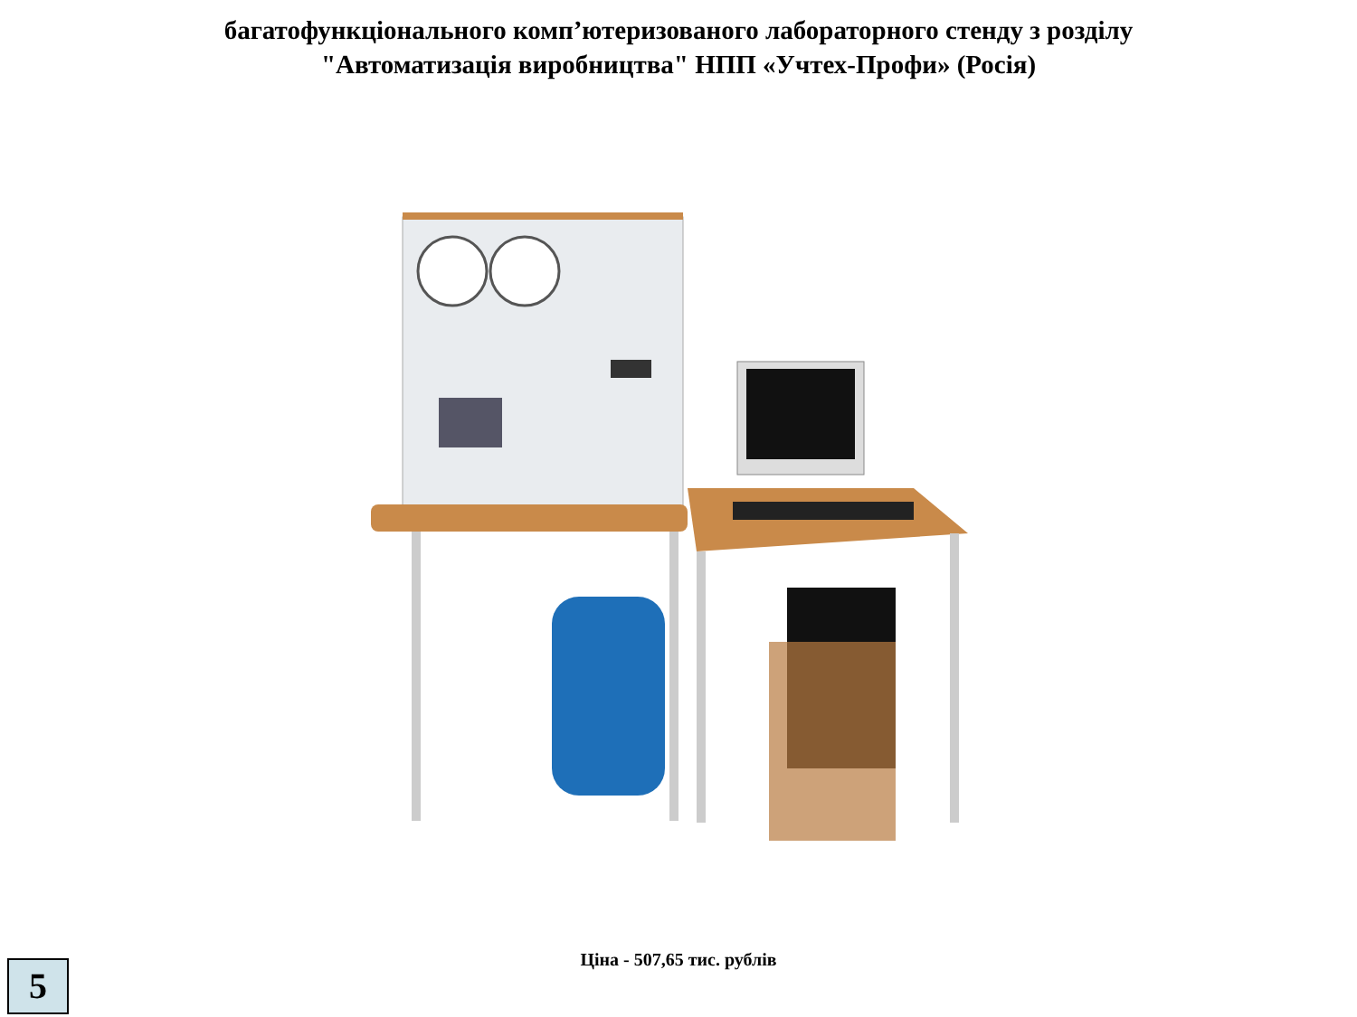багатофункціонального комп’ютеризованого лабораторного стенду з розділу
"Автоматизація виробництва" НПП «Учтех-Профи» (Росія)
Ціна - 507,65 тис. рублів
5